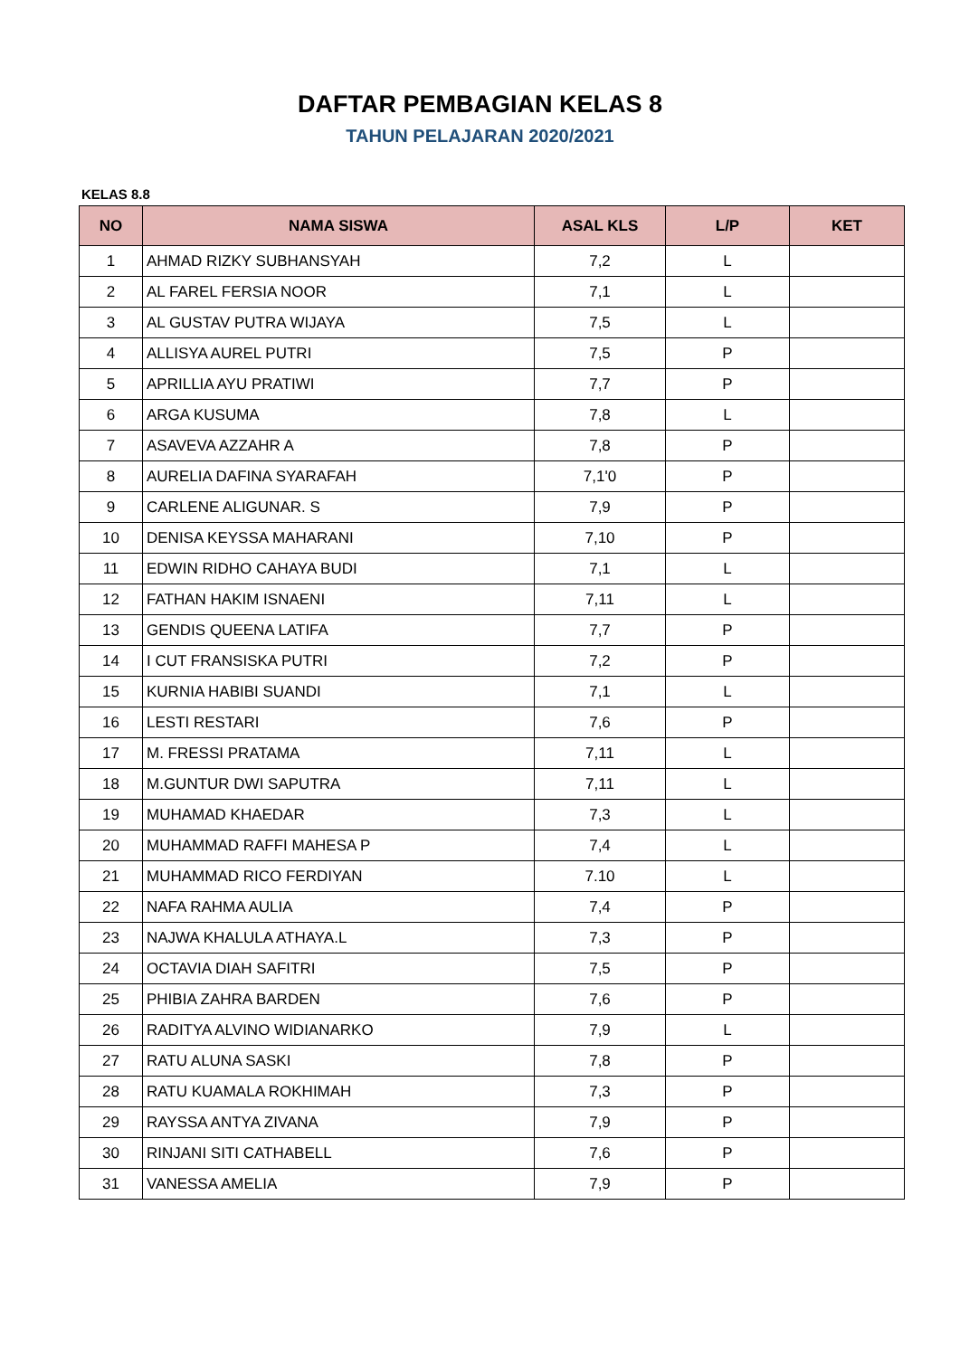DAFTAR PEMBAGIAN KELAS 8
TAHUN PELAJARAN 2020/2021
KELAS 8.8
| NO | NAMA SISWA | ASAL KLS | L/P | KET |
| --- | --- | --- | --- | --- |
| 1 | AHMAD RIZKY SUBHANSYAH | 7,2 | L | |
| 2 | AL FAREL FERSIA NOOR | 7,1 | L | |
| 3 | AL GUSTAV PUTRA WIJAYA | 7,5 | L | |
| 4 | ALLISYA AUREL PUTRI | 7,5 | P | |
| 5 | APRILLIA AYU PRATIWI | 7,7 | P | |
| 6 | ARGA KUSUMA | 7,8 | L | |
| 7 | ASAVEVA AZZAHR A | 7,8 | P | |
| 8 | AURELIA DAFINA SYARAFAH | 7,1'0 | P | |
| 9 | CARLENE ALIGUNAR. S | 7,9 | P | |
| 10 | DENISA KEYSSA MAHARANI | 7,10 | P | |
| 11 | EDWIN RIDHO CAHAYA BUDI | 7,1 | L | |
| 12 | FATHAN HAKIM ISNAENI | 7,11 | L | |
| 13 | GENDIS QUEENA LATIFA | 7,7 | P | |
| 14 | I CUT FRANSISKA PUTRI | 7,2 | P | |
| 15 | KURNIA HABIBI SUANDI | 7,1 | L | |
| 16 | LESTI RESTARI | 7,6 | P | |
| 17 | M. FRESSI PRATAMA | 7,11 | L | |
| 18 | M.GUNTUR DWI SAPUTRA | 7,11 | L | |
| 19 | MUHAMAD KHAEDAR | 7,3 | L | |
| 20 | MUHAMMAD RAFFI MAHESA P | 7,4 | L | |
| 21 | MUHAMMAD RICO FERDIYAN | 7.10 | L | |
| 22 | NAFA RAHMA AULIA | 7,4 | P | |
| 23 | NAJWA KHALULA ATHAYA.L | 7,3 | P | |
| 24 | OCTAVIA DIAH SAFITRI | 7,5 | P | |
| 25 | PHIBIA ZAHRA BARDEN | 7,6 | P | |
| 26 | RADITYA ALVINO WIDIANARKO | 7,9 | L | |
| 27 | RATU ALUNA SASKI | 7,8 | P | |
| 28 | RATU KUAMALA ROKHIMAH | 7,3 | P | |
| 29 | RAYSSA ANTYA ZIVANA | 7,9 | P | |
| 30 | RINJANI SITI CATHABELL | 7,6 | P | |
| 31 | VANESSA AMELIA | 7,9 | P | |